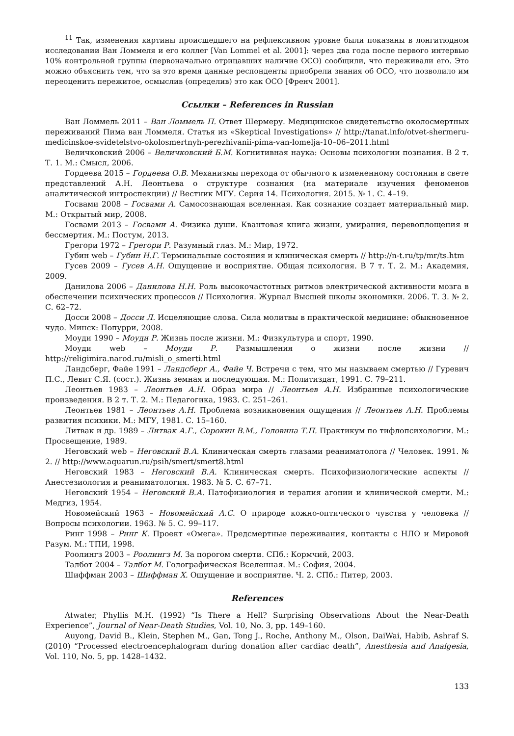<sup>11</sup> Так, изменения картины происшедшего на рефлексивном уровне были показаны в лонгитюдном исследовании Ван Ломмеля и его коллег [Van Lommel et al. 2001]: через два года после первого интервью 10% контрольной группы (первоначально отрицавших наличие ОСО) сообщили, что переживали его. Это можно объяснить тем, что за это время данные респонденты приобрели знания об ОСО, что позволило им переоценить пережитое, осмыслив (определив) это как ОСО [Френч 2001].
Ссылки – References in Russian
Ван Ломмель 2011 – Ван Ломмель П. Ответ Шермеру. Медицинское свидетельство околосмертных переживаний Пима ван Ломмеля. Статья из «Skeptical Investigations» // http://tanat.info/otvet-shermeru-medicinskoe-svidetelstvo-okolosmertnyh-perezhivanii-pima-van-lomelja-10–06–2011.html
Величковский 2006 – Величковский Б.М. Когнитивная наука: Основы психологии познания. В 2 т. Т. 1. М.: Смысл, 2006.
Гордеева 2015 – Гордеева О.В. Механизмы перехода от обычного к измененному состояния в свете представлений А.Н. Леонтьева о структуре сознания (на материале изучения феноменов аналитической интроспекции) // Вестник МГУ. Серия 14. Психология. 2015. № 1. С. 4–19.
Госвами 2008 – Госвами А. Самосознающая вселенная. Как сознание создает материальный мир. М.: Открытый мир, 2008.
Госвами 2013 – Госвами А. Физика души. Квантовая книга жизни, умирания, перевоплощения и бессмертия. М.: Постум, 2013.
Грегори 1972 – Грегори Р. Разумный глаз. М.: Мир, 1972.
Губин web – Губин Н.Г. Терминальные состояния и клиническая смерть // http://n-t.ru/tp/mr/ts.htm
Гусев 2009 – Гусев А.Н. Ощущение и восприятие. Общая психология. В 7 т. Т. 2. М.: Академия, 2009.
Данилова 2006 – Данилова Н.Н. Роль высокочастотных ритмов электрической активности мозга в обеспечении психических процессов // Психология. Журнал Высшей школы экономики. 2006. Т. 3. № 2. С. 62–72.
Досси 2008 – Досси Л. Исцеляющие слова. Сила молитвы в практической медицине: обыкновенное чудо. Минск: Попурри, 2008.
Моуди 1990 – Моуди Р. Жизнь после жизни. М.: Физкультура и спорт, 1990.
Моуди web – Моуди Р. Размышления о жизни после жизни // http://religimira.narod.ru/misli_o_smerti.html
Ландсберг, Файе 1991 – Ландсберг А., Файе Ч. Встречи с тем, что мы называем смертью // Гуревич П.С., Левит С.Я. (сост.). Жизнь земная и последующая. М.: Политиздат, 1991. С. 79–211.
Леонтьев 1983 – Леонтьев А.Н. Образ мира // Леонтьев А.Н. Избранные психологические произведения. В 2 т. Т. 2. М.: Педагогика, 1983. С. 251–261.
Леонтьев 1981 – Леонтьев А.Н. Проблема возникновения ощущения // Леонтьев А.Н. Проблемы развития психики. М.: МГУ, 1981. С. 15–160.
Литвак и др. 1989 – Литвак А.Г., Сорокин В.М., Головина Т.П. Практикум по тифлопсихологии. М.: Просвещение, 1989.
Неговский web – Неговский В.А. Клиническая смерть глазами реаниматолога // Человек. 1991. № 2. // http://www.aquarun.ru/psih/smert/smert8.html
Неговский 1983 – Неговский В.А. Клиническая смерть. Психофизиологические аспекты // Анестезиология и реаниматология. 1983. № 5. С. 67–71.
Неговский 1954 – Неговский В.А. Патофизиология и терапия агонии и клинической смерти. М.: Медгиз, 1954.
Новомейский 1963 – Новомейский А.С. О природе кожно-оптического чувства у человека // Вопросы психологии. 1963. № 5. С. 99–117.
Ринг 1998 – Ринг К. Проект «Омега». Предсмертные переживания, контакты с НЛО и Мировой Разум. М.: ТПИ, 1998.
Роолингз 2003 – Роолингз М. За порогом смерти. СПб.: Кормчий, 2003.
Талбот 2004 – Талбот М. Голографическая Вселенная. М.: София, 2004.
Шиффман 2003 – Шиффман Х. Ощущение и восприятие. Ч. 2. СПб.: Питер, 2003.
References
Atwater, Phyllis M.H. (1992) “Is There a Hell? Surprising Observations About the Near-Death Experience”, Journal of Near-Death Studies, Vol. 10, No. 3, pp. 149–160.
Auyong, David B., Klein, Stephen M., Gan, Tong J., Roche, Anthony M., Olson, DaiWai, Habib, Ashraf S. (2010) “Processed electroencephalogram during donation after cardiac death”, Anesthesia and Analgesia, Vol. 110, No. 5, pp. 1428–1432.
133